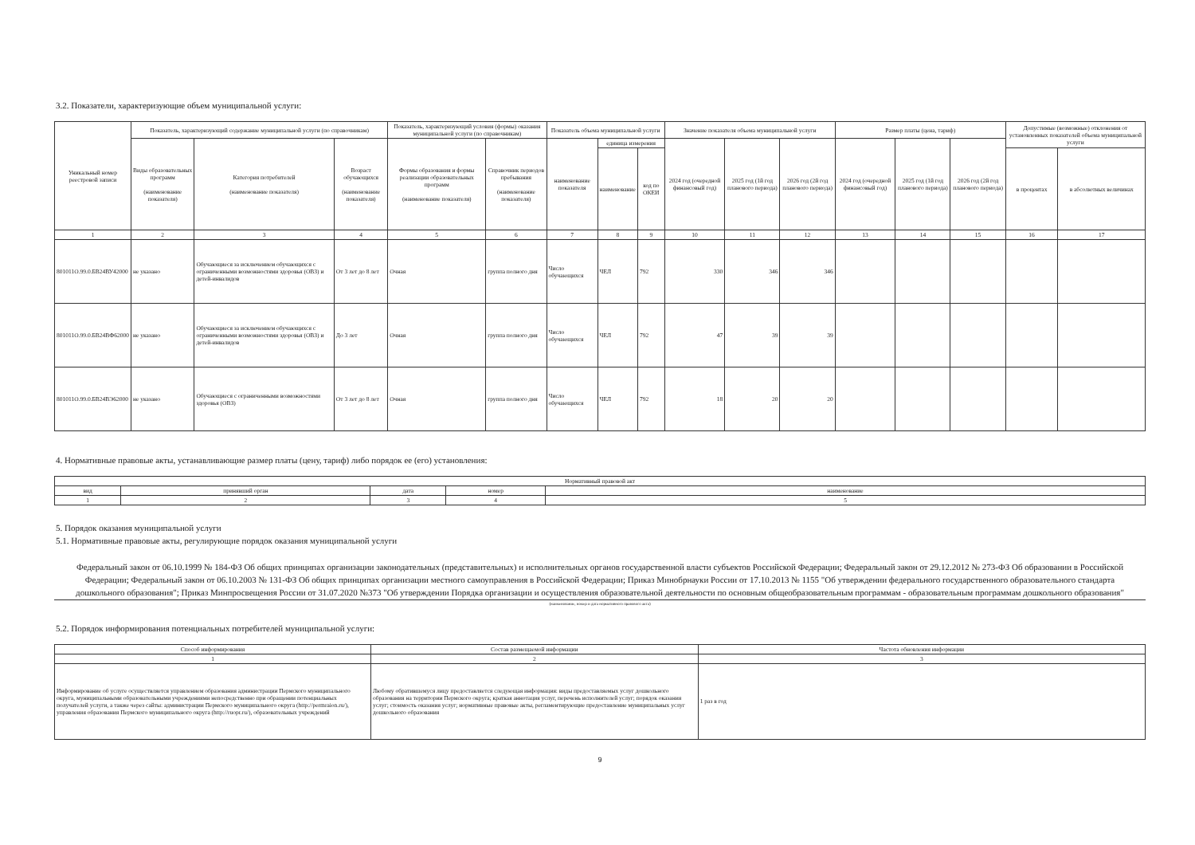3.2. Показатели, характеризующие объем муниципальной услуги:
| Уникальный номер реестровой записи | Показатель, характеризующий содержание муниципальной услуги (по справочникам) | | | Показатель, характеризующий условия (формы) оказания муниципальной услуги (по справочникам) | | Показатель объема муниципальной услуги | | | Значение показателя объема муниципальной услуги | | | Размер платы (цена, тариф) | | | Допустимые (возможные) отклонения от установленных показателей объема муниципальной услуги | |
| --- | --- | --- | --- | --- | --- | --- | --- | --- | --- | --- | --- | --- | --- | --- | --- | --- |
| | Виды образовательных программ (наименование показателя) | Категория потребителей (наименование показателя) | Возраст обучающихся (наименование показателя) | Формы образования и формы реализации образовательных программ (наименование показателя) | Справочник периодов пребывания (наименование показателя) | наименование показателя | единица измерения | | 2024 год (очередной финансовый год) | 2025 год (1й год планового периода) | 2026 год (2й год планового периода) | 2024 год (очередной финансовый год) | 2025 год (1й год планового периода) | 2026 год (2й год планового периода) | | |
| | | | | | | | наименование | код по ОКЕИ | | | | | | | в процентах | в абсолютных величинах |
| 1 | 2 | 3 | 4 | 5 | 6 | 7 | 8 | 9 | 10 | 11 | 12 | 13 | 14 | 15 | 16 | 17 |
| 801011О.99.0.БВ24ВУ42000 | не указано | Обучающиеся за исключением обучающихся с ограниченными возможностями здоровья (ОВЗ) и детей-инвалидов | От 3 лет до 8 лет | Очная | группа полного дня | Число обучающихся | ЧЕЛ | 792 | 330 | 346 | 346 | | | | | |
| 801011О.99.0.БВ24ВФ62000 | не указано | Обучающиеся за исключением обучающихся с ограниченными возможностями здоровья (ОВЗ) и детей-инвалидов | До 3 лет | Очная | группа полного дня | Число обучающихся | ЧЕЛ | 792 | 47 | 39 | 39 | | | | | |
| 801011О.99.0.БВ24ВЭ62000 | не указано | Обучающиеся с ограниченными возможностями здоровья (ОВЗ) | От 3 лет до 8 лет | Очная | группа полного дня | Число обучающихся | ЧЕЛ | 792 | 18 | 20 | 20 | | | | | |
4. Нормативные правовые акты, устанавливающие размер платы (цену, тариф) либо порядок ее (его) установления:
| Нормативный правовой акт | | | | |
| --- | --- | --- | --- | --- |
| вид | принявший орган | дата | номер | наименование |
| 1 | 2 | 3 | 4 | 5 |
5. Порядок оказания муниципальной услуги
5.1. Нормативные правовые акты, регулирующие порядок оказания муниципальной услуги
Федеральный закон от 06.10.1999 № 184-ФЗ Об общих принципах организации законодательных (представительных) и исполнительных органов государственной власти субъектов Российской Федерации; Федеральный закон от 29.12.2012 № 273-ФЗ Об образовании в Российской Федерации; Федеральный закон от 06.10.2003 № 131-ФЗ Об общих принципах организации местного самоуправления в Российской Федерации; Приказ Минобрнауки России от 17.10.2013 № 1155 "Об утверждении федерального государственного образовательного стандарта дошкольного образования"; Приказ Минпросвещения России от 31.07.2020 №373 "Об утверждении Порядка организации и осуществления образовательной деятельности по основным общеобразовательным программам - образовательным программам дошкольного образования"
(наименование, номер и дата нормативного правового акта)
5.2. Порядок информирования потенциальных потребителей муниципальной услуги:
| Способ информирования | Состав размещаемой информации | Частота обновления информации |
| --- | --- | --- |
| 1 | 2 | 3 |
| Информирование об услуге осуществляется управлением образования администрации Пермского муниципального округа, муниципальными образовательными учреждениями непосредственно при обращении потенциальных получателей услуги, а также через сайты: администрации Пермского муниципального округа (http://permraion.ru/), управления образования Пермского муниципального округа (http://ruopr.ru/), образовательных учреждений | Любому обратившемуся лицу предоставляется следующая информация: виды предоставляемых услуг дошкольного образования на территории Пермского округа; краткая аннотация услуг, перечень исполнителей услуг; порядок оказания услуг; стоимость оказания услуг; нормативные правовые акты, регламентирующие предоставление муниципальных услуг дошкольного образования | 1 раз в год |
9